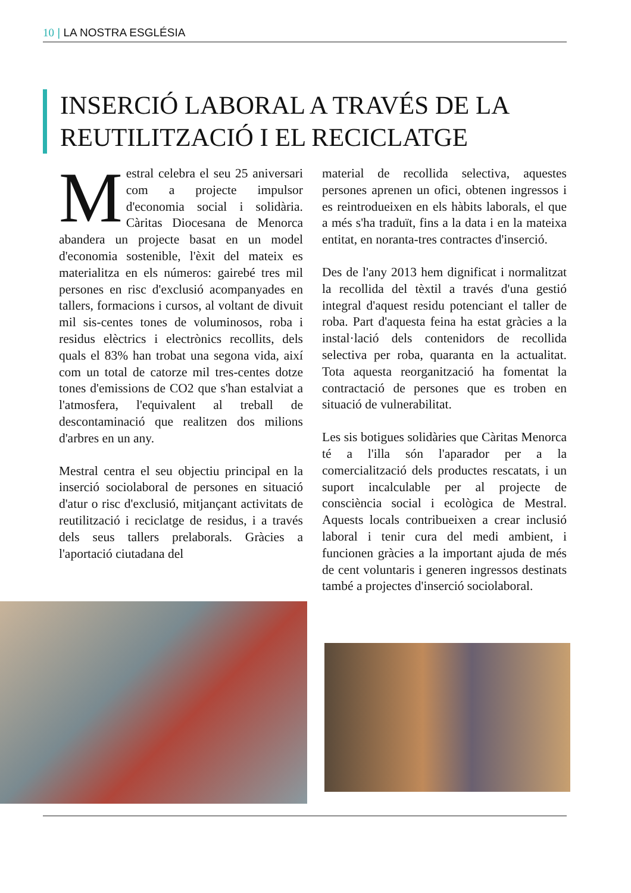10 | LA NOSTRA ESGLÉSIA
INSERCIÓ LABORAL A TRAVÉS DE LA REUTILITZACIÓ I EL RECICLATGE
Mestral celebra el seu 25 aniversari com a projecte impulsor d'economia social i solidària. Càritas Diocesana de Menorca abandera un projecte basat en un model d'economia sostenible, l'èxit del mateix es materialitza en els números: gairebé tres mil persones en risc d'exclusió acompanyades en tallers, formacions i cursos, al voltant de divuit mil sis-centes tones de voluminosos, roba i residus elèctrics i electrònics recollits, dels quals el 83% han trobat una segona vida, així com un total de catorze mil tres-centes dotze tones d'emissions de CO2 que s'han estalviat a l'atmosfera, l'equivalent al treball de descontaminació que realitzen dos milions d'arbres en un any.
Mestral centra el seu objectiu principal en la inserció sociolaboral de persones en situació d'atur o risc d'exclusió, mitjançant activitats de reutilització i reciclatge de residus, i a través dels seus tallers prelaborals. Gràcies a l'aportació ciutadana del
material de recollida selectiva, aquestes persones aprenen un ofici, obtenen ingressos i es reintrodueixen en els hàbits laborals, el que a més s'ha traduït, fins a la data i en la mateixa entitat, en noranta-tres contractes d'inserció.
Des de l'any 2013 hem dignificat i normalitzat la recollida del tèxtil a través d'una gestió integral d'aquest residu potenciant el taller de roba. Part d'aquesta feina ha estat gràcies a la instal·lació dels contenidors de recollida selectiva per roba, quaranta en la actualitat. Tota aquesta reorganització ha fomentat la contractació de persones que es troben en situació de vulnerabilitat.
Les sis botigues solidàries que Càritas Menorca té a l'illa són l'aparador per a la comercialització dels productes rescatats, i un suport incalculable per al projecte de consciència social i ecològica de Mestral. Aquests locals contribueixen a crear inclusió laboral i tenir cura del medi ambient, i funcionen gràcies a la important ajuda de més de cent voluntaris i generen ingressos destinats també a projectes d'inserció sociolaboral.